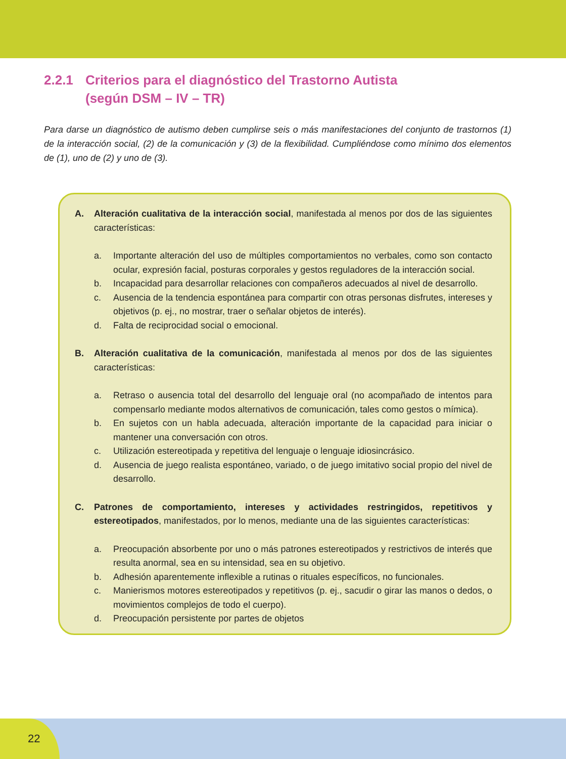2.2.1 Criterios para el diagnóstico del Trastorno Autista
(según DSM – IV – TR)
Para darse un diagnóstico de autismo deben cumplirse seis o más manifestaciones del conjunto de trastornos (1) de la interacción social, (2) de la comunicación y (3) de la flexibilidad. Cumpliéndose como mínimo dos elementos de (1), uno de (2) y uno de (3).
A. Alteración cualitativa de la interacción social, manifestada al menos por dos de las siguientes características:
a. Importante alteración del uso de múltiples comportamientos no verbales, como son contacto ocular, expresión facial, posturas corporales y gestos reguladores de la interacción social.
b. Incapacidad para desarrollar relaciones con compañeros adecuados al nivel de desarrollo.
c. Ausencia de la tendencia espontánea para compartir con otras personas disfrutes, intereses y objetivos (p. ej., no mostrar, traer o señalar objetos de interés).
d. Falta de reciprocidad social o emocional.
B. Alteración cualitativa de la comunicación, manifestada al menos por dos de las siguientes características:
a. Retraso o ausencia total del desarrollo del lenguaje oral (no acompañado de intentos para compensarlo mediante modos alternativos de comunicación, tales como gestos o mímica).
b. En sujetos con un habla adecuada, alteración importante de la capacidad para iniciar o mantener una conversación con otros.
c. Utilización estereotipada y repetitiva del lenguaje o lenguaje idiosincrásico.
d. Ausencia de juego realista espontáneo, variado, o de juego imitativo social propio del nivel de desarrollo.
C. Patrones de comportamiento, intereses y actividades restringidos, repetitivos y estereotipados, manifestados, por lo menos, mediante una de las siguientes características:
a. Preocupación absorbente por uno o más patrones estereotipados y restrictivos de interés que resulta anormal, sea en su intensidad, sea en su objetivo.
b. Adhesión aparentemente inflexible a rutinas o rituales específicos, no funcionales.
c. Manierismos motores estereotipados y repetitivos (p. ej., sacudir o girar las manos o dedos, o movimientos complejos de todo el cuerpo).
d. Preocupación persistente por partes de objetos
22